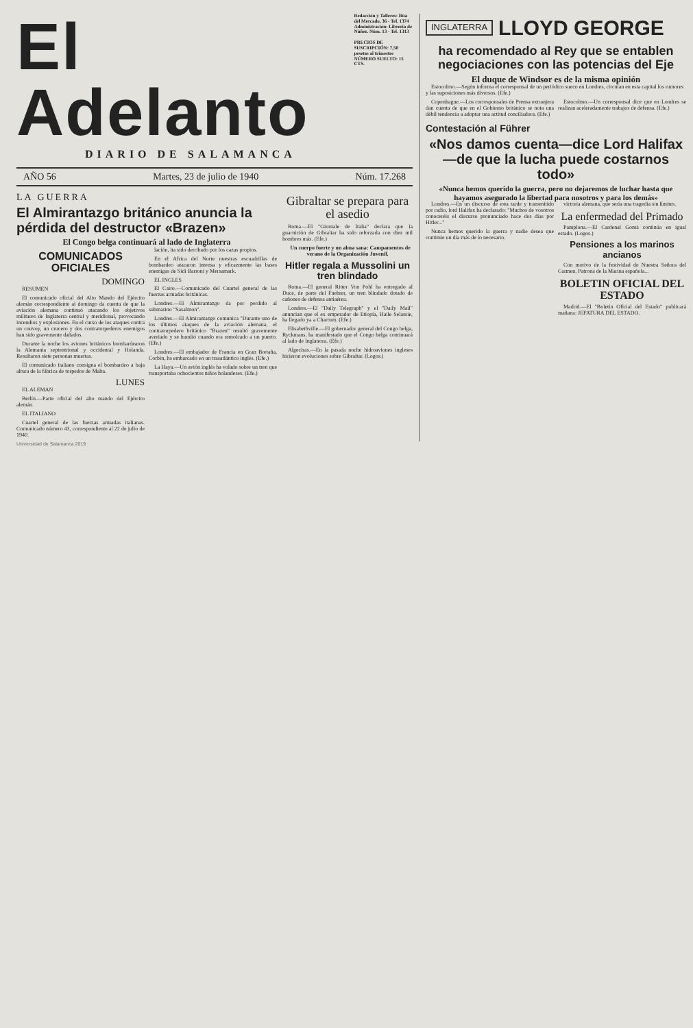El Adelanto
DIARIO DE SALAMANCA
Redacción y Talleres: Rúa del Mercado, 36 - Tel. 1374
Administración: Librería de Núñez. Núm. 13 - Tel. 1313
PRECIOS DE SUSCRIPCIÓN: 7,50 pesetas al trimestre
NÚMERO SUELTO: 15 CTS.
AÑO 56 Martes, 23 de julio de 1940 Núm. 17.268
LA GUERRA
El Almirantazgo británico anuncia la pérdida del destructor «Brazen»
El Congo belga continuará al lado de Inglaterra
COMUNICADOS OFICIALES
DOMINGO
RESUMEN
El comunicado oficial del Alto Mando del Ejército alemán correspondiente al domingo da cuenta de que la aviación alemana continuó atacando los objetivos militares de Inglaterra central y meridional, provocando incendios y explosiones. En el curso de los ataques contra un convoy, un crucero y dos contratorpederos enemigos han sido gravemente dañados.
Durante la noche los aviones británicos bombardearon la Alemania septentrional y occidental y Holanda. Resultaron siete personas muertas.
El comunicado italiano consigna el bombardeo a baja altura de la fábrica de torpedos de Malta.
LUNES
EL ALEMAN
Berlín.—Parte oficial del alto mando del Ejército alemán.
EL ITALIANO
Cuartel general de las fuerzas armadas italianas. Comunicado número 43, correspondiente al 22 de julio de 1940.
lación, ha sido derribado por los cazas propios.
En el Africa del Norte nuestras escuadrillas de bombardeo atacaron intensa y eficazmente las bases enemigas de Sidi Barroni y Mersamark.
EL INGLES
El Cairo.—Comunicado del Cuartel general de las fuerzas armadas británicas.
Londres.—El Almirantazgo da por perdido al submarino "Sasalmon".
Londres.—El Almirantazgo comunica "Durante uno de los últimos ataques de la aviación alemana, el contratorpedero británico "Brazen" resultó gravemente averiado y se hundió cuando era remolcado a un puerto. (Efe.)
Londres.—El embajador de Francia en Gran Bretaña, Corbin, ha embarcado en un trasatlántico inglés. (Efe.)
La Haya.—Un avión inglés ha volado sobre un tren que transportaba ochocientos niños holandeses. (Efe.)
Gibraltar se prepara para el asedio
Roma.—El "Giornale de Italia" declara que la guarnición de Gibraltar ha sido reforzada con diez mil hombres más. (Efe.)
Un cuerpo fuerte y un alma sana: Campamentos de verano de la Organización Juvenil.
Hitler regala a Mussolini un tren blindado
Roma.—El general Ritter Von Pohl ha entregado al Duce, de parte del Fuehrer, un tren blindado dotado de cañones de defensa antiaérea.
Londres.—El "Daily Telegraph" y el "Daily Mail" anuncian que el ex emperador de Etiopía, Haile Selassie, ha llegado ya a Chartum. (Efe.)
Elisabethville.—El gobernador general del Congo belga, Ryckmans, ha manifestado que el Congo belga continuará al lado de Inglaterra. (Efe.)
Algeciras.—En la pasada noche hidroaviones ingleses hicieron evoluciones sobre Gibraltar. (Logos.)
INGLATERRA
LLOYD GEORGE
ha recomendado al Rey que se entablen negociaciones con las potencias del Eje
El duque de Windsor es de la misma opinión
Estocolmo.—Según informa el corresponsal de un periódico sueco en Londres, circulan en esta capital los rumores y las suposiciones más diversos. (Efe.)
Copenhague.—Los corresponsales de Prensa extranjera dan cuenta de que en el Gobierno británico se nota una débil tendencia a adoptar una actitud conciliadora. (Efe.)
Estocolmo.—Un corresponsal dice que en Londres se realizan aceleradamente trabajos de defensa. (Efe.)
Contestación al Führer
«Nos damos cuenta—dice Lord Halifax—de que la lucha puede costarnos todo»
«Nunca hemos querido la guerra, pero no dejaremos de luchar hasta que hayamos asegurado la libertad para nosotros y para los demás»
Londres.—En un discurso de esta tarde y transmitido por radio, lord Halifax ha declarado: "Muchos de vosotros conoceréis el discurso pronunciado hace dos días por Hitler..."
Nunca hemos querido la guerra y nadie desea que continúe un día más de lo necesario.
victoria alemana, que sería una tragedia sin límites.
La enfermedad del Primado
Pamplona.—El Cardenal Gomá continúa en igual estado. (Logos.)
Pensiones a los marinos ancianos
Con motivo de la festividad de Nuestra Señora del Carmen, Patrona de la Marina española...
BOLETIN OFICIAL DEL ESTADO
Madrid.—El "Boletín Oficial del Estado" publicará mañana: JEFATURA DEL ESTADO.
Universidad de Salamanca 2019